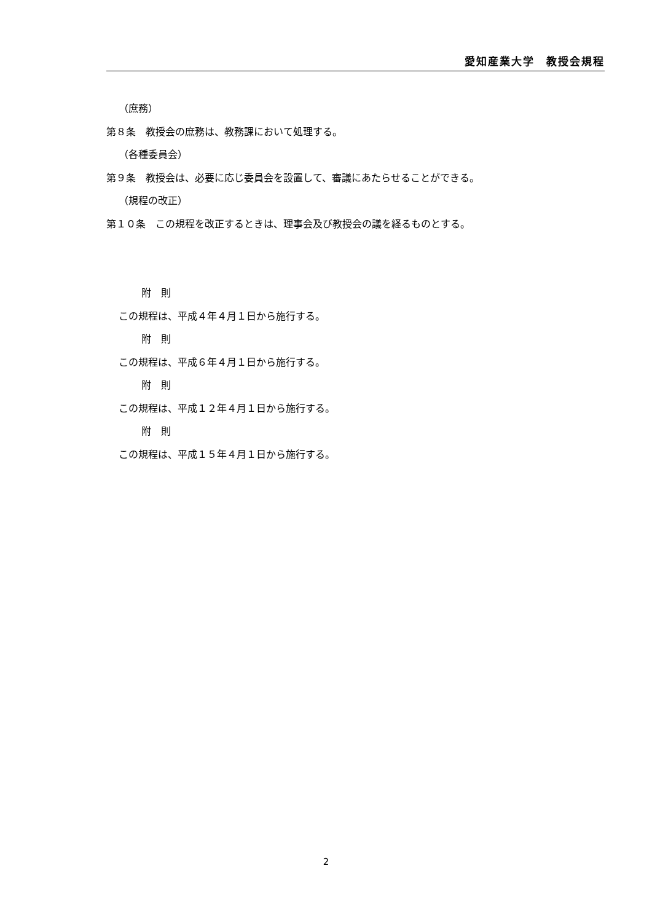愛知産業大学　教授会規程
（庶務）
第８条　教授会の庶務は、教務課において処理する。
（各種委員会）
第９条　教授会は、必要に応じ委員会を設置して、審議にあたらせることができる。
（規程の改正）
第１０条　この規程を改正するときは、理事会及び教授会の議を経るものとする。
附　則
この規程は、平成４年４月１日から施行する。
附　則
この規程は、平成６年４月１日から施行する。
附　則
この規程は、平成１２年４月１日から施行する。
附　則
この規程は、平成１５年４月１日から施行する。
2